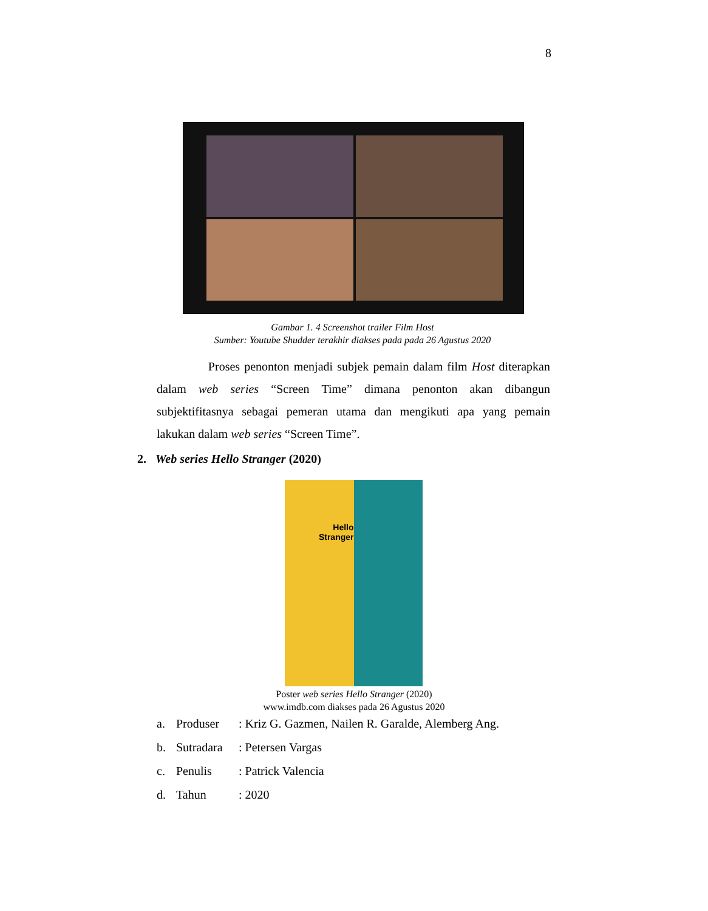8
Gambar 1. 4 Screenshot trailer Film Host
Sumber: Youtube Shudder terakhir diakses pada pada 26 Agustus 2020
Proses penonton menjadi subjek pemain dalam film Host diterapkan dalam web series “Screen Time” dimana penonton akan dibangun subjektifitasnya sebagai pemeran utama dan mengikuti apa yang pemain lakukan dalam web series “Screen Time”.
2. Web series Hello Stranger (2020)
Hello
Stranger
Poster web series Hello Stranger (2020)
www.imdb.com diakses pada 26 Agustus 2020
a. Produser: Kriz G. Gazmen, Nailen R. Garalde, Alemberg Ang.
b. Sutradara: Petersen Vargas
c. Penulis: Patrick Valencia
d. Tahun: 2020